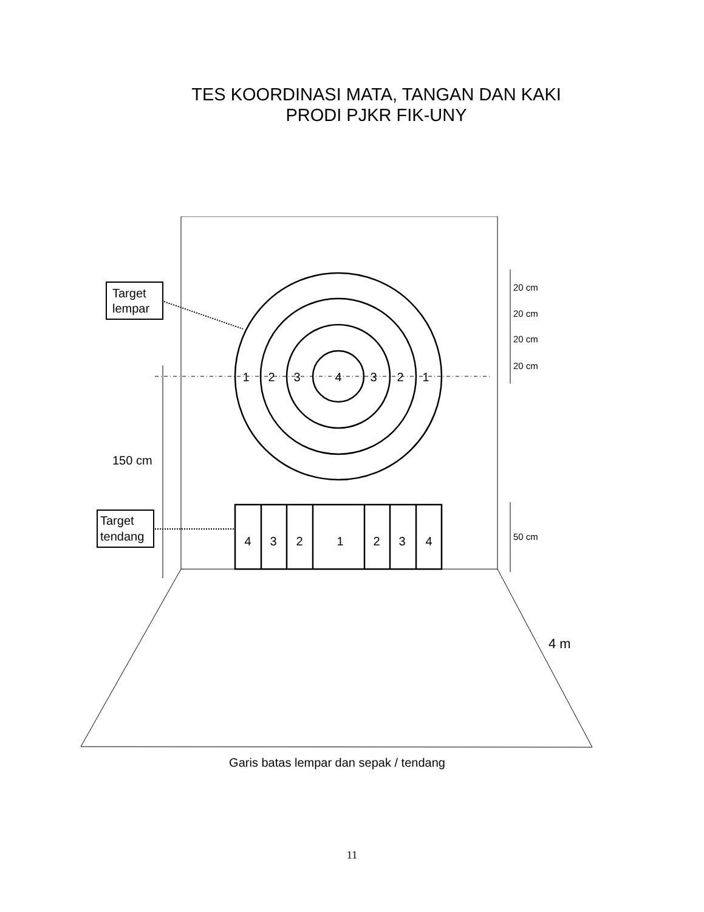TES KOORDINASI MATA, TANGAN DAN KAKI
PRODI PJKR FIK-UNY
Target
lempar
Target
tendang
1
2
3
4
3
2
1
4
3
2
1
2
3
4
20 cm
20 cm
20 cm
20 cm
50 cm
150 cm
4 m
Garis batas lempar dan sepak / tendang
11